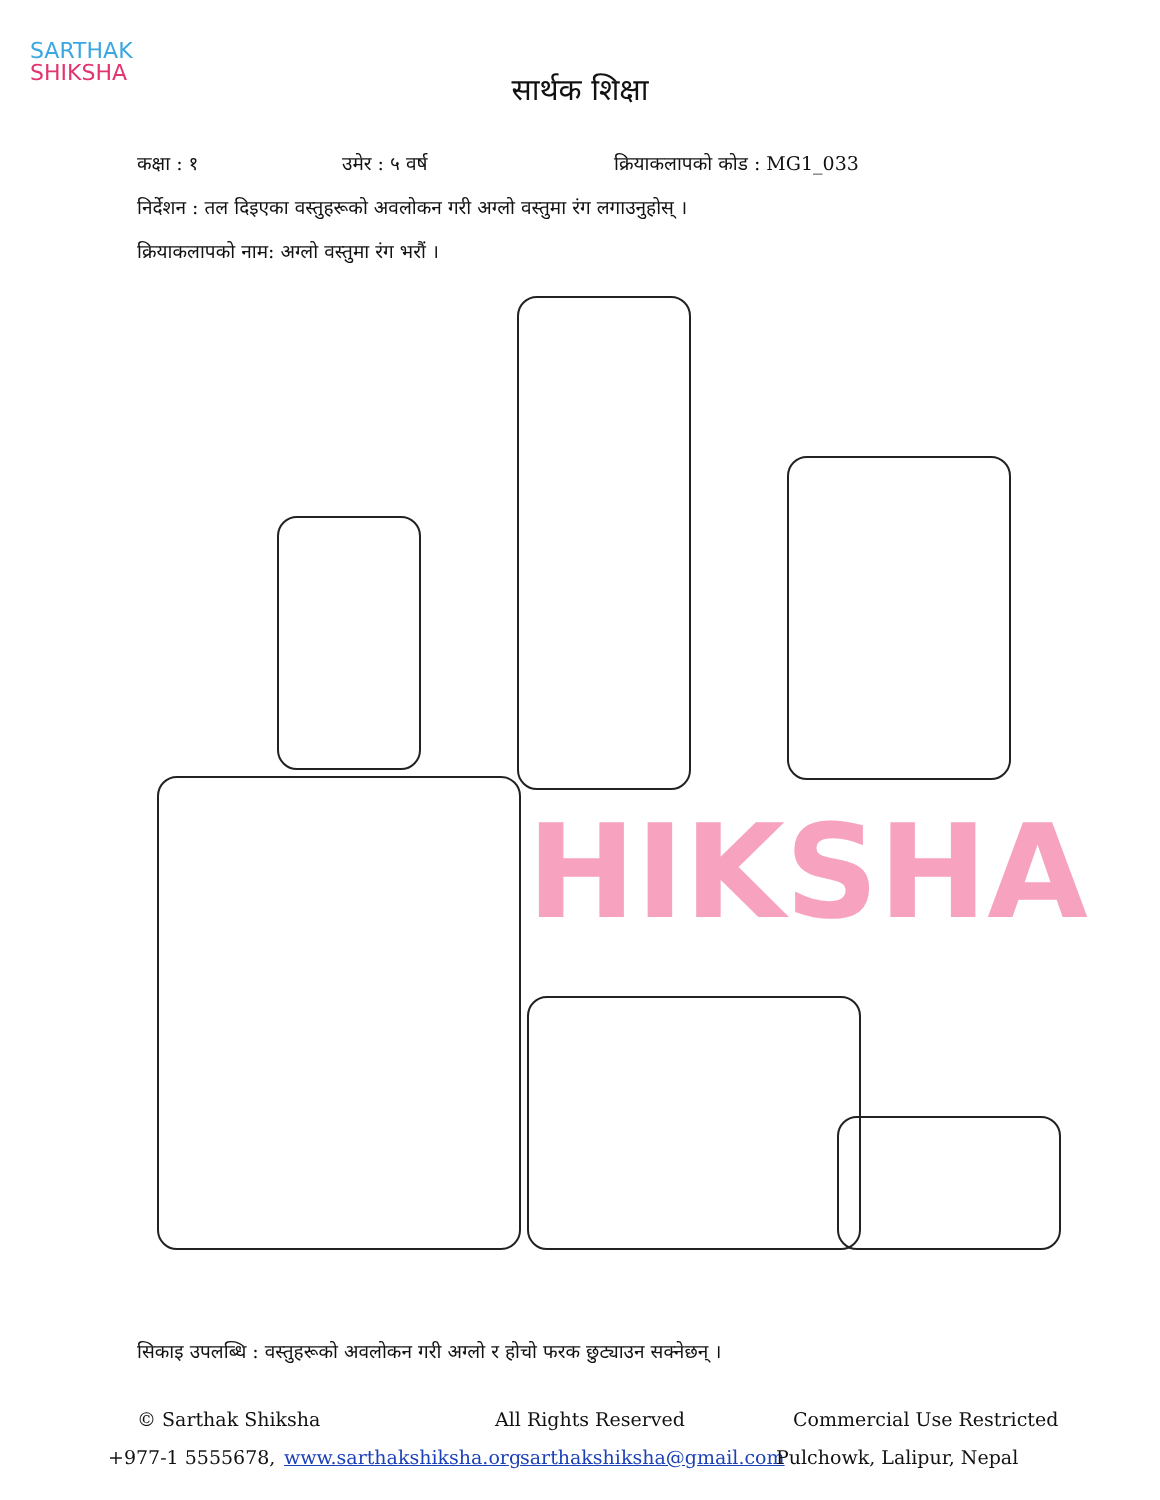SARTHAK
SHIKSHA
सार्थक शिक्षा
कक्षा : १ उमेर : ५ वर्ष क्रियाकलापको कोड : MG1_033
निर्देशन : तल दिइएका वस्तुहरूको अवलोकन गरी अग्लो वस्तुमा रंग लगाउनुहोस् ।
क्रियाकलापको नाम: अग्लो वस्तुमा रंग भरौं ।
HIKSHA
सिकाइ उपलब्धि : वस्तुहरूको अवलोकन गरी अग्लो र होचो फरक छुट्याउन सक्नेछन् ।
© Sarthak Shiksha All Rights Reserved Commercial Use Restricted
+977-1 5555678, www.sarthakshiksha.org sarthakshiksha@gmail.com Pulchowk, Lalipur, Nepal